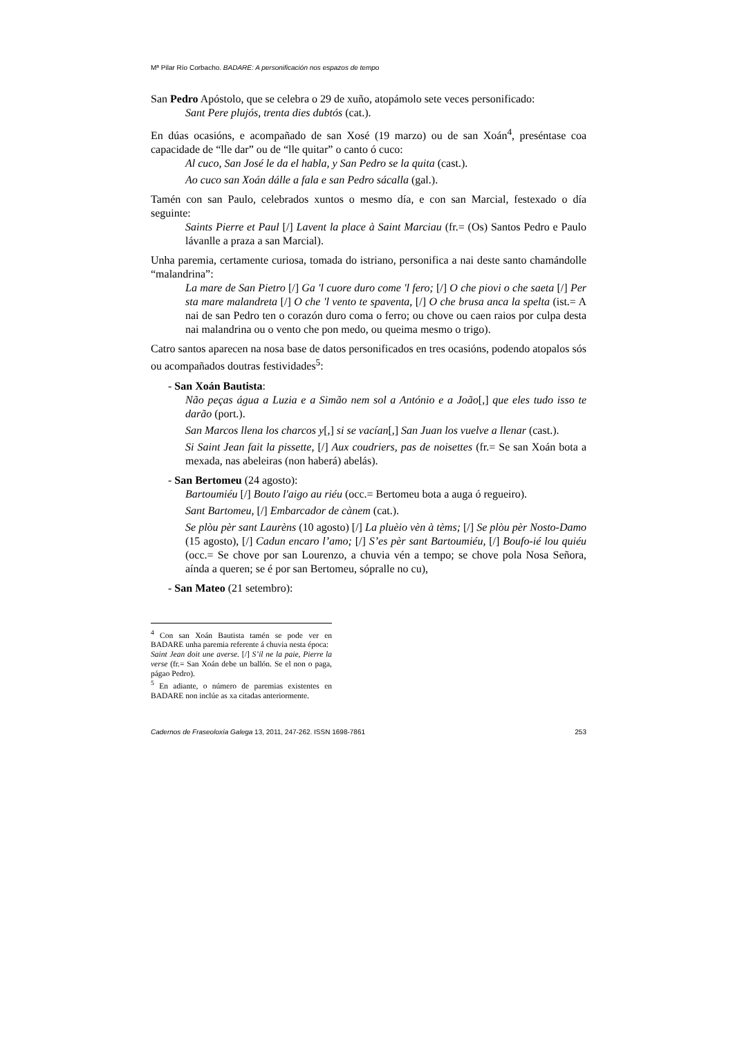Mª Pilar Río Corbacho. BADARE: A personificación nos espazos de tempo
San Pedro Apóstolo, que se celebra o 29 de xuño, atopámolo sete veces personificado:
Sant Pere plujós, trenta dies dubtós (cat.).
En dúas ocasións, e acompañado de san Xosé (19 marzo) ou de san Xoán<sup>4</sup>, preséntase coa capacidade de “lle dar” ou de “lle quitar” o canto ó cuco:
Al cuco, San José le da el habla, y San Pedro se la quita (cast.).
Ao cuco san Xoán dálle a fala e san Pedro sácalla (gal.).
Tamén con san Paulo, celebrados xuntos o mesmo día, e con san Marcial, festexado o día seguinte:
Saints Pierre et Paul [/] Lavent la place à Saint Marciau (fr.= (Os) Santos Pedro e Paulo lávanlle a praza a san Marcial).
Unha paremia, certamente curiosa, tomada do istriano, personifica a nai deste santo chamándolle “malandrina”:
La mare de San Pietro [/] Ga 'l cuore duro come 'l fero; [/] O che piovi o che saeta [/] Per sta mare malandreta [/] O che 'l vento te spaventa, [/] O che brusa anca la spelta (ist.= A nai de san Pedro ten o corazón duro coma o ferro; ou chove ou caen raios por culpa desta nai malandrina ou o vento che pon medo, ou queima mesmo o trigo).
Catro santos aparecen na nosa base de datos personificados en tres ocasións, podendo atopalos sós ou acompañados doutras festividades<sup>5</sup>:
- San Xoán Bautista:
Não peças água a Luzia e a Simão nem sol a António e a João[,] que eles tudo isso te darão (port.).
San Marcos llena los charcos y[,] si se vacían[,] San Juan los vuelve a llenar (cast.).
Si Saint Jean fait la pissette, [/] Aux coudriers, pas de noisettes (fr.= Se san Xoán bota a mexada, nas abeleiras (non haberá) abelás).
- San Bertomeu (24 agosto):
Bartoumiéu [/] Bouto l'aigo au riéu (occ.= Bertomeu bota a auga ó regueiro).
Sant Bartomeu, [/] Embarcador de cànem (cat.).
Se plòu pèr sant Laurèns (10 agosto) [/] La pluèio vèn à tèms; [/] Se plòu pèr Nosto-Damo (15 agosto), [/] Cadun encaro l’amo; [/] S’es pèr sant Bartoumiéu, [/] Boufo-ié lou quiéu (occ.= Se chove por san Lourenzo, a chuvia vén a tempo; se chove pola Nosa Señora, aínda a queren; se é por san Bertomeu, sópralle no cu),
- San Mateo (21 setembro):
<sup>4</sup> Con san Xoán Bautista tamén se pode ver en BADARE unha paremia referente á chuvia nesta época:
Saint Jean doit une averse. [/] S’il ne la paie, Pierre la verse (fr.= San Xoán debe un ballón. Se el non o paga, págao Pedro).
<sup>5</sup> En adiante, o número de paremias existentes en BADARE non inclúe as xa citadas anteriormente.
Cadernos de Fraseoloxía Galega 13, 2011, 247-262. ISSN 1698-7861 253